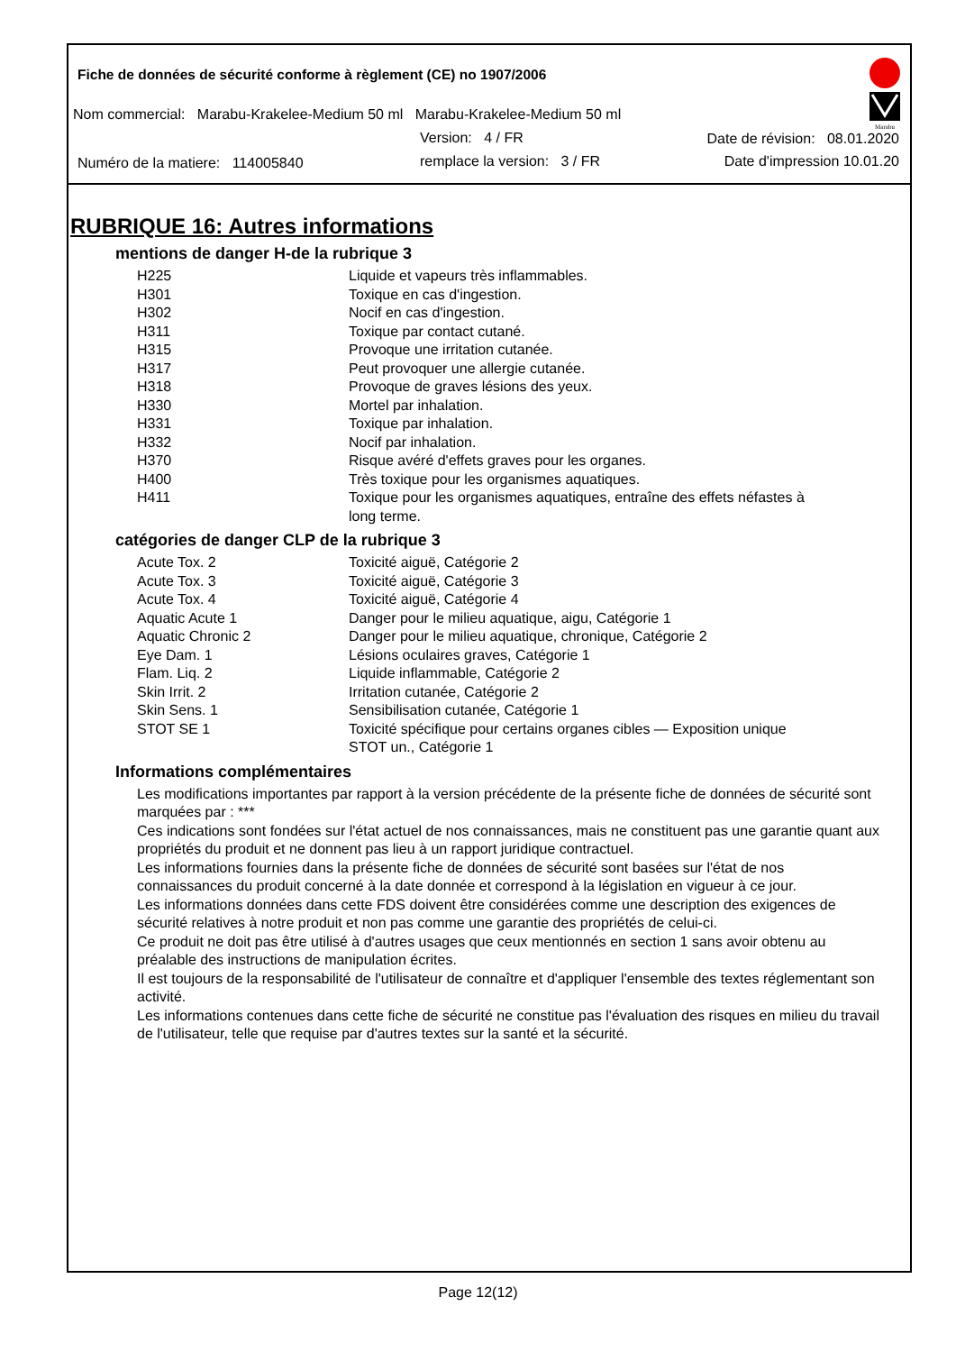Fiche de données de sécurité conforme à règlement (CE) no 1907/2006
Nom commercial: Marabu-Krakelee-Medium 50 ml Marabu-Krakelee-Medium 50 ml
Version: 4 / FR Date de révision: 08.01.2020
Numéro de la matiere: 114005840 remplace la version: 3 / FR Date d'impression 10.01.20
Marabu
RUBRIQUE 16: Autres informations
mentions de danger H-de la rubrique 3
| H225 | Liquide et vapeurs très inflammables. |
| H301 | Toxique en cas d'ingestion. |
| H302 | Nocif en cas d'ingestion. |
| H311 | Toxique par contact cutané. |
| H315 | Provoque une irritation cutanée. |
| H317 | Peut provoquer une allergie cutanée. |
| H318 | Provoque de graves lésions des yeux. |
| H330 | Mortel par inhalation. |
| H331 | Toxique par inhalation. |
| H332 | Nocif par inhalation. |
| H370 | Risque avéré d'effets graves pour les organes. |
| H400 | Très toxique pour les organismes aquatiques. |
| H411 | Toxique pour les organismes aquatiques, entraîne des effets néfastes à long terme. |
catégories de danger CLP de la rubrique 3
| Acute Tox. 2 | Toxicité aiguë, Catégorie 2 |
| Acute Tox. 3 | Toxicité aiguë, Catégorie 3 |
| Acute Tox. 4 | Toxicité aiguë, Catégorie 4 |
| Aquatic Acute 1 | Danger pour le milieu aquatique, aigu, Catégorie 1 |
| Aquatic Chronic 2 | Danger pour le milieu aquatique, chronique, Catégorie 2 |
| Eye Dam. 1 | Lésions oculaires graves, Catégorie 1 |
| Flam. Liq. 2 | Liquide inflammable, Catégorie 2 |
| Skin Irrit. 2 | Irritation cutanée, Catégorie 2 |
| Skin Sens. 1 | Sensibilisation cutanée, Catégorie 1 |
| STOT SE 1 | Toxicité spécifique pour certains organes cibles — Exposition unique STOT un., Catégorie 1 |
Informations complémentaires
Les modifications importantes par rapport à la version précédente de la présente fiche de données de sécurité sont marquées par : ***
Ces indications sont fondées sur l'état actuel de nos connaissances, mais ne constituent pas une garantie quant aux propriétés du produit et ne donnent pas lieu à un rapport juridique contractuel.
Les informations fournies dans la présente fiche de données de sécurité sont basées sur l'état de nos connaissances du produit concerné à la date donnée et correspond à la législation en vigueur à ce jour.
Les informations données dans cette FDS doivent être considérées comme une description des exigences de sécurité relatives à notre produit et non pas comme une garantie des propriétés de celui-ci.
Ce produit ne doit pas être utilisé à d'autres usages que ceux mentionnés en section 1 sans avoir obtenu au préalable des instructions de manipulation écrites.
Il est toujours de la responsabilité de l'utilisateur de connaître et d'appliquer l'ensemble des textes réglementant son activité.
Les informations contenues dans cette fiche de sécurité ne constitue pas l'évaluation des risques en milieu du travail de l'utilisateur, telle que requise par d'autres textes sur la santé et la sécurité.
Page 12(12)